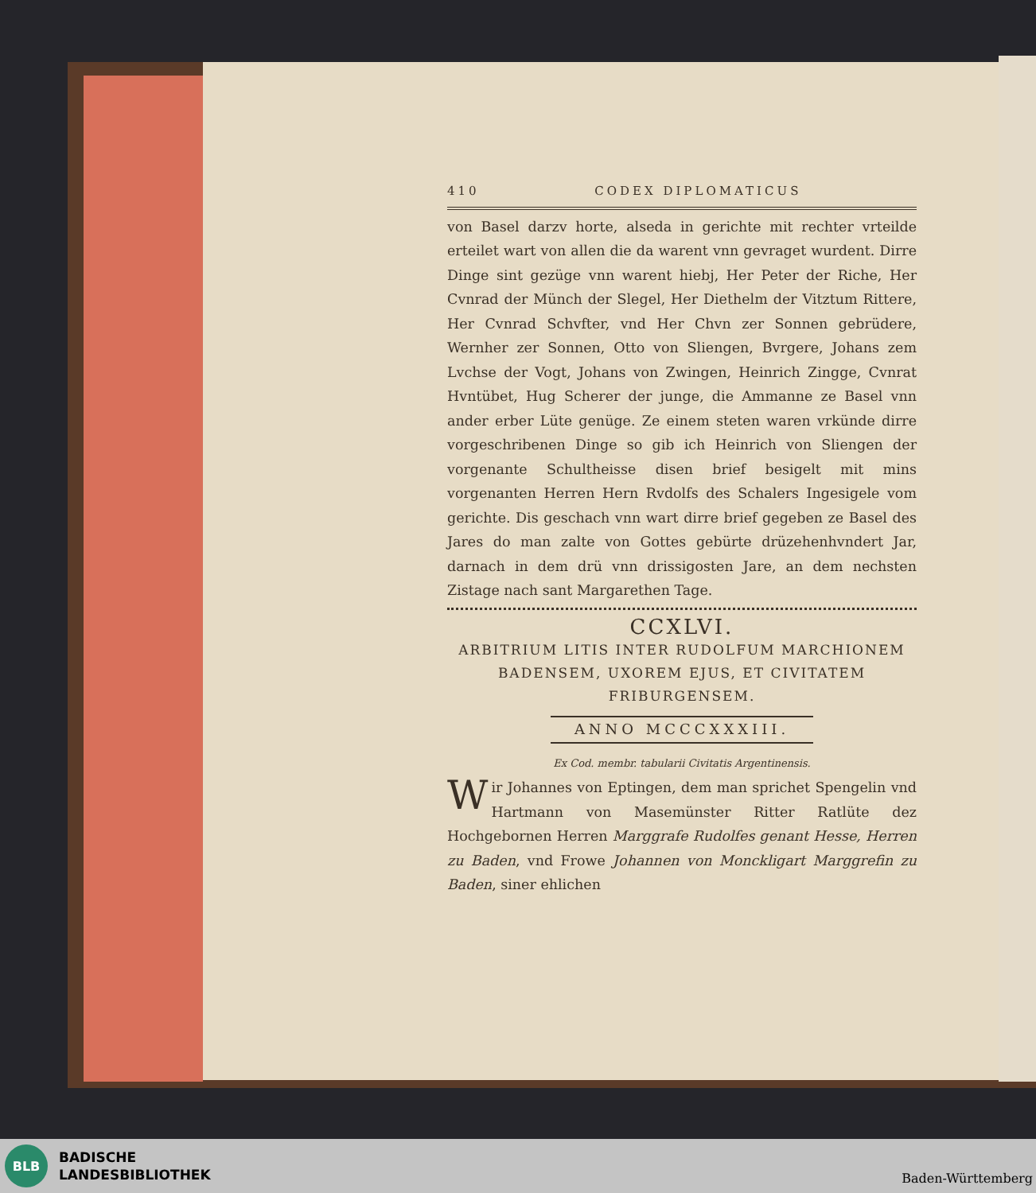410 CODEX DIPLOMATICUS
von Basel darzv horte, alseda in gerichte mit rechter vrteilde erteilet wart von allen die da warent vnn gevraget wurdent. Dirre Dinge sint gezüge vnn warent hiebj, Her Peter der Riche, Her Cvnrad der Münch der Slegel, Her Diethelm der Vitztum Rittere, Her Cvnrad Schvfter, vnd Her Chvn zer Sonnen gebrüdere, Wernher zer Sonnen, Otto von Sliengen, Bvrgere, Johans zem Lvchse der Vogt, Johans von Zwingen, Heinrich Zingge, Cvnrat Hvntübet, Hug Scherer der junge, die Ammanne ze Basel vnn ander erber Lüte genüge. Ze einem steten waren vrkünde dirre vorgeschribenen Dinge so gib ich Heinrich von Sliengen der vorgenante Schultheisse disen brief besigelt mit mins vorgenanten Herren Hern Rvdolfs des Schalers Ingesigele vom gerichte. Dis geschach vnn wart dirre brief gegeben ze Basel des Jares do man zalte von Gottes gebürte drüzehenhvndert Jar, darnach in dem drü vnn drissigosten Jare, an dem nechsten Zistage nach sant Margarethen Tage.
CCXLVI.
ARBITRIUM LITIS INTER RUDOLFUM MARCHIONEM BADENSEM, UXOREM EJUS, ET CIVITATEM FRIBURGENSEM.
ANNO MCCCXXXIII.
Ex Cod. membr. tabularii Civitatis Argentinensis.
Wir Johannes von Eptingen, dem man sprichet Spengelin vnd Hartmann von Masemünster Ritter Ratlüte dez Hochgebornen Herren Marggrafe Rudolfes genant Hesse, Herren zu Baden, vnd Frowe Johannen von Monckligart Marggrefin zu Baden, siner ehlichen
BLB
BADISCHE
LANDESBIBLIOTHEK
Baden-Württemberg